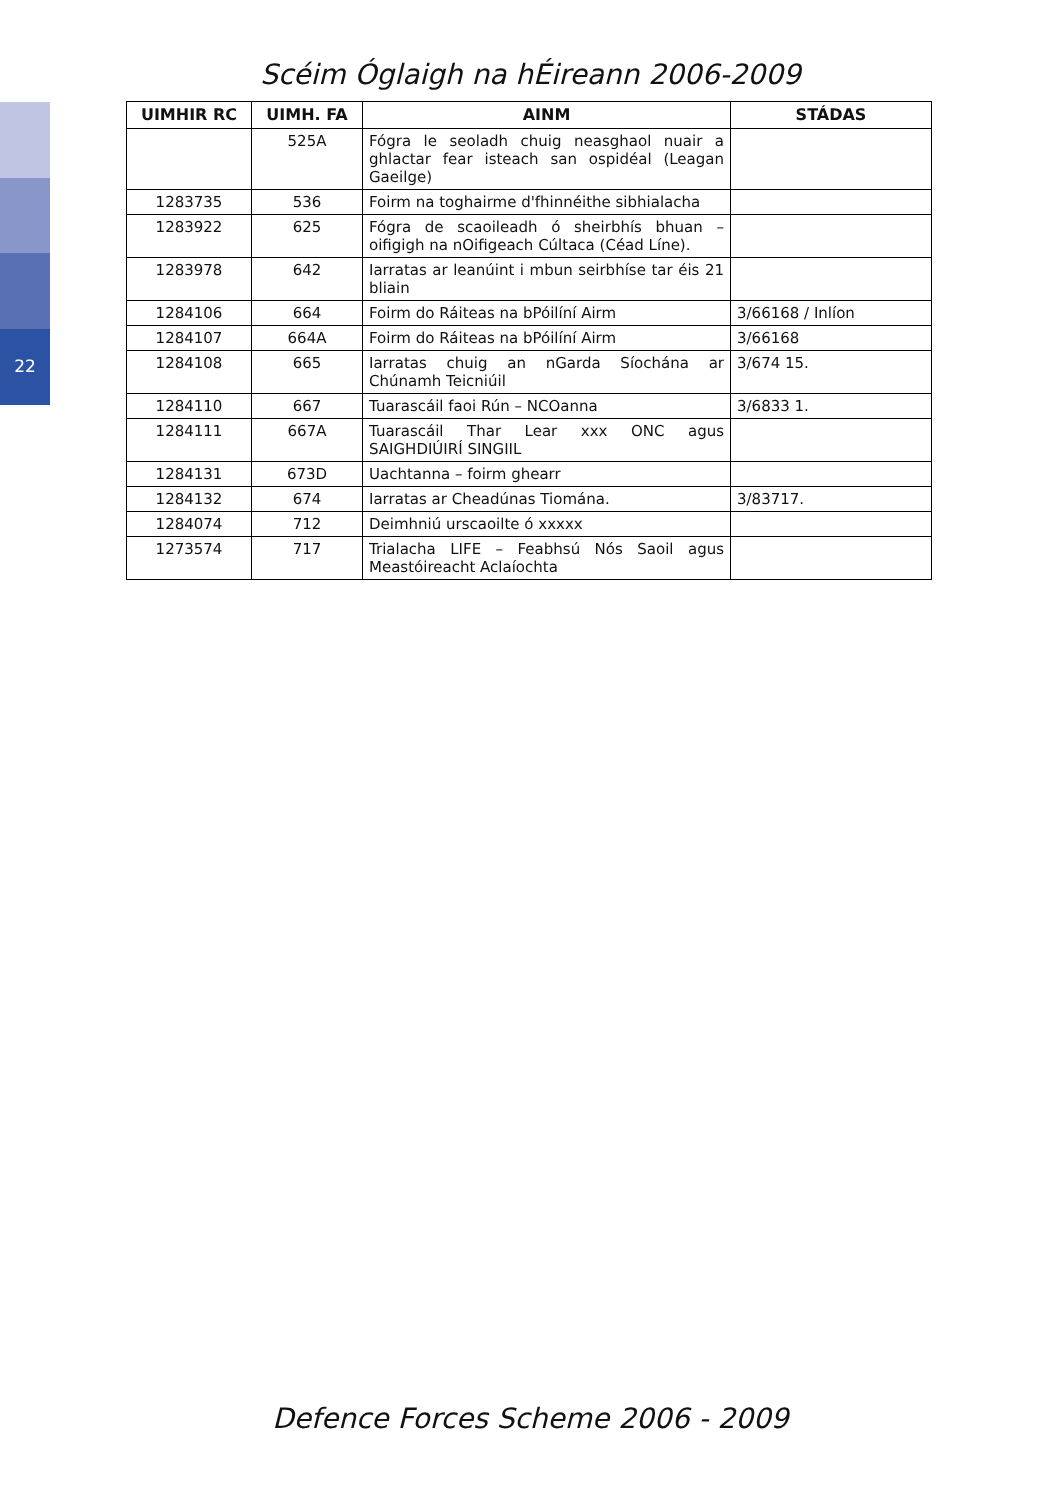22
Scéim Óglaigh na hÉireann 2006-2009
| UIMHIR RC | UIMH. FA | AINM | STÁDAS |
| --- | --- | --- | --- |
| | 525A | Fógra le seoladh chuig neasghaol nuair a ghlactar fear isteach san ospidéal (Leagan Gaeilge) | |
| 1283735 | 536 | Foirm na toghairme d'fhinnéithe sibhialacha | |
| 1283922 | 625 | Fógra de scaoileadh ó sheirbhís bhuan – oifigigh na nOifigeach Cúltaca (Céad Líne). | |
| 1283978 | 642 | Iarratas ar leanúint i mbun seirbhíse tar éis 21 bliain | |
| 1284106 | 664 | Foirm do Ráiteas na bPóilíní Airm | 3/66168 / Inlíon |
| 1284107 | 664A | Foirm do Ráiteas na bPóilíní Airm | 3/66168 |
| 1284108 | 665 | Iarratas chuig an nGarda Síochána ar Chúnamh Teicniúil | 3/674 15. |
| 1284110 | 667 | Tuarascáil faoi Rún – NCOanna | 3/6833 1. |
| 1284111 | 667A | Tuarascáil Thar Lear xxx ONC agus SAIGHDIÚIRÍ SINGIIL | |
| 1284131 | 673D | Uachtanna – foirm ghearr | |
| 1284132 | 674 | Iarratas ar Cheadúnas Tiomána. | 3/83717. |
| 1284074 | 712 | Deimhniú urscaoilte ó xxxxx | |
| 1273574 | 717 | Trialacha LIFE – Feabhsú Nós Saoil agus Meastóireacht Aclaíochta | |
Defence Forces Scheme 2006 - 2009